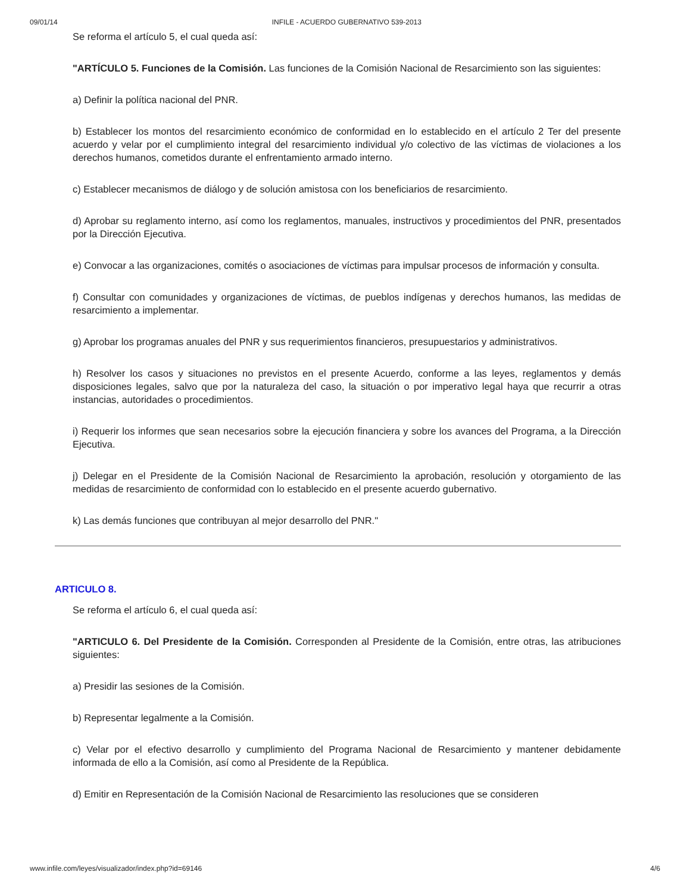09/01/14 INFILE - ACUERDO GUBERNATIVO 539-2013
Se reforma el artículo 5, el cual queda así:
"ARTÍCULO 5. Funciones de la Comisión. Las funciones de la Comisión Nacional de Resarcimiento son las siguientes:
a) Definir la política nacional del PNR.
b) Establecer los montos del resarcimiento económico de conformidad en lo establecido en el artículo 2 Ter del presente acuerdo y velar por el cumplimiento integral del resarcimiento individual y/o colectivo de las víctimas de violaciones a los derechos humanos, cometidos durante el enfrentamiento armado interno.
c) Establecer mecanismos de diálogo y de solución amistosa con los beneficiarios de resarcimiento.
d) Aprobar su reglamento interno, así como los reglamentos, manuales, instructivos y procedimientos del PNR, presentados por la Dirección Ejecutiva.
e) Convocar a las organizaciones, comités o asociaciones de víctimas para impulsar procesos de información y consulta.
f) Consultar con comunidades y organizaciones de víctimas, de pueblos indígenas y derechos humanos, las medidas de resarcimiento a implementar.
g) Aprobar los programas anuales del PNR y sus requerimientos financieros, presupuestarios y administrativos.
h) Resolver los casos y situaciones no previstos en el presente Acuerdo, conforme a las leyes, reglamentos y demás disposiciones legales, salvo que por la naturaleza del caso, la situación o por imperativo legal haya que recurrir a otras instancias, autoridades o procedimientos.
i) Requerir los informes que sean necesarios sobre la ejecución financiera y sobre los avances del Programa, a la Dirección Ejecutiva.
j) Delegar en el Presidente de la Comisión Nacional de Resarcimiento la aprobación, resolución y otorgamiento de las medidas de resarcimiento de conformidad con lo establecido en el presente acuerdo gubernativo.
k) Las demás funciones que contribuyan al mejor desarrollo del PNR."
ARTICULO 8.
Se reforma el artículo 6, el cual queda así:
"ARTICULO 6. Del Presidente de la Comisión. Corresponden al Presidente de la Comisión, entre otras, las atribuciones siguientes:
a) Presidir las sesiones de la Comisión.
b) Representar legalmente a la Comisión.
c) Velar por el efectivo desarrollo y cumplimiento del Programa Nacional de Resarcimiento y mantener debidamente informada de ello a la Comisión, así como al Presidente de la República.
d) Emitir en Representación de la Comisión Nacional de Resarcimiento las resoluciones que se consideren
www.infile.com/leyes/visualizador/index.php?id=69146 4/6